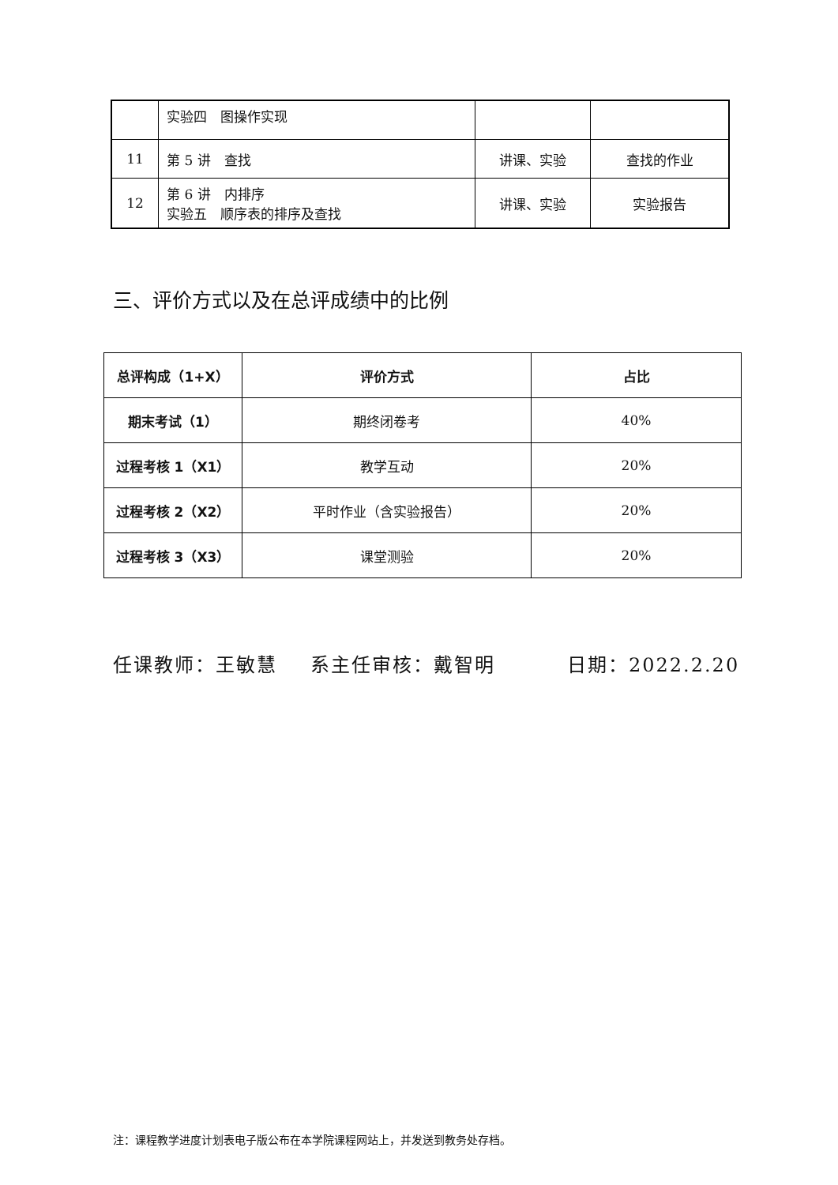| | 实验四 图操作实现 | | |
| 11 | 第 5 讲 查找 | 讲课、实验 | 查找的作业 |
| 12 | 第 6 讲 内排序 实验五 顺序表的排序及查找 | 讲课、实验 | 实验报告 |
三、评价方式以及在总评成绩中的比例
| 总评构成（1+X） | 评价方式 | 占比 |
| 期末考试（1） | 期终闭卷考 | 40% |
| 过程考核 1（X1） | 教学互动 | 20% |
| 过程考核 2（X2） | 平时作业（含实验报告） | 20% |
| 过程考核 3（X3） | 课堂测验 | 20% |
任课教师：王敏慧 系主任审核：戴智明 日期：2022.2.20
注：课程教学进度计划表电子版公布在本学院课程网站上，并发送到教务处存档。